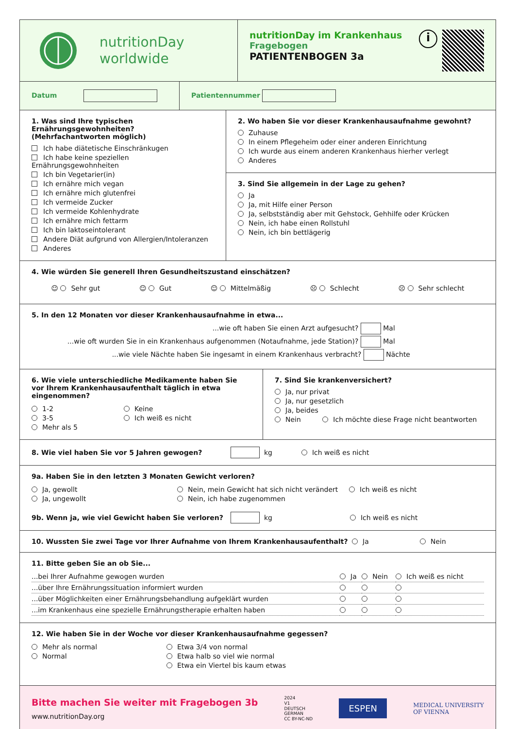nutritionDay
worldwide
nutritionDay im Krankenhaus
Fragebogen
PATIENTENBOGEN 3a
i
Datum Patientennummer
1. Was sind Ihre typischen Ernährungsgewohnheiten? (Mehrfachantworten möglich)
Ich habe diätetische Einschränkugen
Ich habe keine speziellen Ernährungsgewohnheiten
Ich bin Vegetarier(in)
Ich ernähre mich vegan
Ich ernähre mich glutenfrei
Ich vermeide Zucker
Ich vermeide Kohlenhydrate
Ich ernähre mich fettarm
Ich bin laktoseintolerant
Andere Diät aufgrund von Allergien/Intoleranzen
Anderes
2. Wo haben Sie vor dieser Krankenhausaufnahme gewohnt?
Zuhause
In einem Pflegeheim oder einer anderen Einrichtung
Ich wurde aus einem anderen Krankenhaus hierher verlegt
Anderes
3. Sind Sie allgemein in der Lage zu gehen?
Ja
Ja, mit Hilfe einer Person
Ja, selbstständig aber mit Gehstock, Gehhilfe oder Krücken
Nein, ich habe einen Rollstuhl
Nein, ich bin bettlägerig
4. Wie würden Sie generell Ihren Gesundheitszustand einschätzen?
☺ Sehr gut ☺ Gut ☺ Mittelmäßig ☹ Schlecht ☹ Sehr schlecht
5. In den 12 Monaten vor dieser Krankenhausaufnahme in etwa...
...wie oft haben Sie einen Arzt aufgesucht? Mal
...wie oft wurden Sie in ein Krankenhaus aufgenommen (Notaufnahme, jede Station)? Mal
...wie viele Nächte haben Sie ingesamt in einem Krankenhaus verbracht? Nächte
6. Wie viele unterschiedliche Medikamente haben Sie vor Ihrem Krankenhausaufenthalt täglich in etwa eingenommen?
1-2
3-5
Mehr als 5
Keine
Ich weiß es nicht
7. Sind Sie krankenversichert?
Ja, nur privat
Ja, nur gesetzlich
Ja, beides
Nein Ich möchte diese Frage nicht beantworten
8. Wie viel haben Sie vor 5 Jahren gewogen?
kg Ich weiß es nicht
9a. Haben Sie in den letzten 3 Monaten Gewicht verloren?
Ja, gewollt
Ja, ungewollt
Nein, mein Gewicht hat sich nicht verändert
Nein, ich habe zugenommen
Ich weiß es nicht
9b. Wenn ja, wie viel Gewicht haben Sie verloren?
kg Ich weiß es nicht
10. Wussten Sie zwei Tage vor Ihrer Aufnahme von Ihrem Krankenhausaufenthalt? Ja Nein
11. Bitte geben Sie an ob Sie...
| ...bei Ihrer Aufnahme gewogen wurden | Ja | Nein | Ich weiß es nicht |
| ...über Ihre Ernährungssituation informiert wurden | | | |
| ...über Möglichkeiten einer Ernährungsbehandlung aufgeklärt wurden | | | |
| ...im Krankenhaus eine spezielle Ernährungstherapie erhalten haben | | | |
12. Wie haben Sie in der Woche vor dieser Krankenhausaufnahme gegessen?
Mehr als normal
Normal
Etwa 3/4 von normal
Etwa halb so viel wie normal
Etwa ein Viertel bis kaum etwas
Bitte machen Sie weiter mit Fragebogen 3b
www.nutritionDay.org
2024
V1
DEUTSCH
GERMAN
CC BY-NC-ND
ESPEN
MEDICAL UNIVERSITY
OF VIENNA